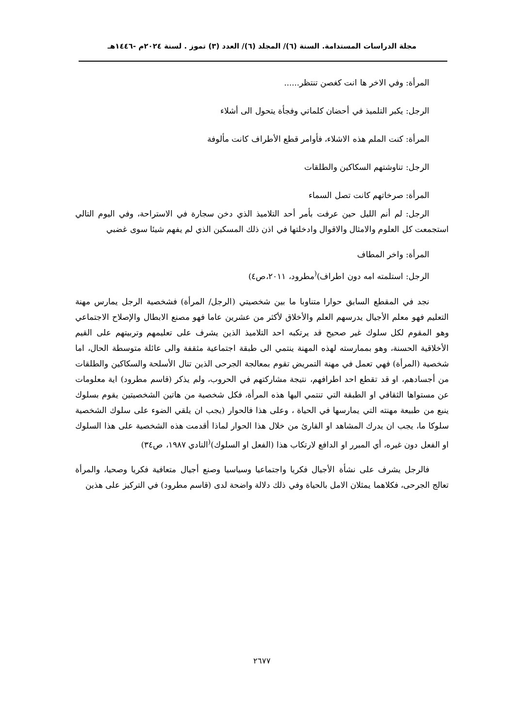مجلة الدراسات المستدامة. السنة (٦)/ المجلد (٦)/ العدد (٣) تموز . لسنة ٢٠٢٤م -١٤٤٦هـ
المرأة: وفي الاخر ها انت كغصن تنتظر......
الرجل: يكبر التلميذ في أحضان كلماتي وفجأة يتحول الى أشلاء
المرأة: كنت الملم هذه الاشلاء، فأوامر قطع الأطراف كانت مألوفة
الرجل: تناوشتهم السكاكين والطلقات
المرأة: صرخاتهم كانت تصل السماء
الرجل: لم أنم الليل حين عرفت بأمر أحد التلاميذ الذي دخن سجارة في الاستراحة، وفي اليوم التالي استجمعت كل العلوم والامثال والاقوال وادخلتها في اذن ذلك المسكين الذي لم يفهم شيئا سوى غضبي
المرأة: واخر المطاف
الرجل: استلمته امه دون اطراف)<sup>(</sup>مطرود، ٢٠١١،ص٤)
نجد في المقطع السابق حوارا متناوبا ما بين شخصيتي (الرجل/ المرأة) فشخصية الرجل يمارس مهنة التعليم فهو معلم الأجيال يدرسهم العلم والأخلاق لأكثر من عشرين عاما فهو مصنع الابطال والإصلاح الاجتماعي وهو المقوم لكل سلوك غير صحيح قد يرتكبه احد التلاميذ الذين يشرف على تعليمهم وتربيتهم على القيم الأخلاقية الحسنة، وهو بممارسته لهذه المهنة ينتمي الى طبقة اجتماعية مثقفة والى عائلة متوسطة الحال، اما شخصية (المرأة) فهي تعمل في مهنة التمريض تقوم بمعالجة الجرحى الذين تنال الأسلحة والسكاكين والطلقات من أجسادهم، او قد تقطع احد اطرافهم، نتيجة مشاركتهم في الحروب، ولم يذكر (قاسم مطرود) اية معلومات عن مستواها الثقافي او الطبقة التي تنتمي اليها هذه المرأة، فكل شخصية من هاتين الشخصيتين يقوم بسلوك ينبع من طبيعة مهنته التي يمارسها في الحياة ، وعلى هذا فالحوار (يجب ان يلقي الضوء على سلوك الشخصية سلوكا ما، يجب ان يدرك المشاهد او القارئ من خلال هذا الحوار لماذا أقدمت هذه الشخصية على هذا السلوك او الفعل دون غيره، أي المبرر او الدافع لارتكاب هذا (الفعل او السلوك)<sup>(</sup>النادي ١٩٨٧، ص٣٤)
فالرجل يشرف على نشأة الأجيال فكريا واجتماعيا وسياسيا وصنع أجيال متعافية فكريا وصحيا، والمرأة تعالج الجرحى، فكلاهما يمثلان الامل بالحياة وفي ذلك دلالة واضحة لدى (قاسم مطرود) في التركيز على هذين
٢٦٧٧